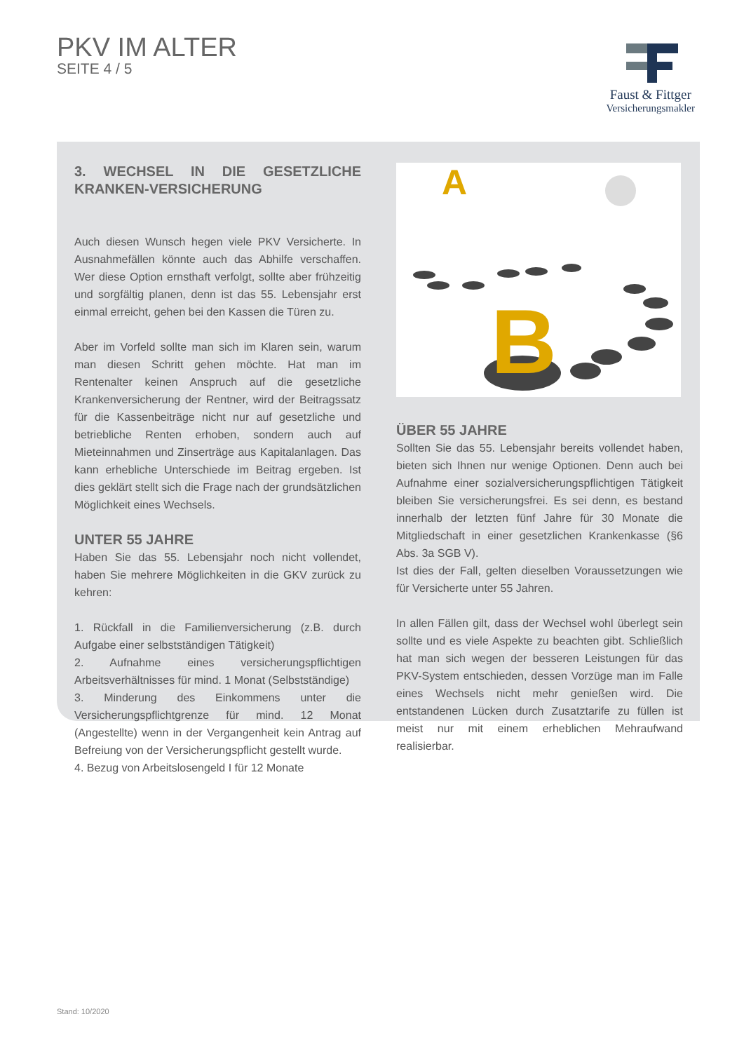PKV IM ALTER
SEITE 4 / 5
Faust & Fittger
Versicherungsmakler
3. WECHSEL IN DIE GESETZLICHE KRANKEN-VERSICHERUNG
Auch diesen Wunsch hegen viele PKV Versicherte. In Ausnahmefällen könnte auch das Abhilfe verschaffen. Wer diese Option ernsthaft verfolgt, sollte aber frühzeitig und sorgfältig planen, denn ist das 55. Lebensjahr erst einmal erreicht, gehen bei den Kassen die Türen zu.
Aber im Vorfeld sollte man sich im Klaren sein, warum man diesen Schritt gehen möchte. Hat man im Rentenalter keinen Anspruch auf die gesetzliche Krankenversicherung der Rentner, wird der Beitragssatz für die Kassenbeiträge nicht nur auf gesetzliche und betriebliche Renten erhoben, sondern auch auf Mieteinnahmen und Zinserträge aus Kapitalanlagen. Das kann erhebliche Unterschiede im Beitrag ergeben. Ist dies geklärt stellt sich die Frage nach der grundsätzlichen Möglichkeit eines Wechsels.
UNTER 55 JAHRE
Haben Sie das 55. Lebensjahr noch nicht vollendet, haben Sie mehrere Möglichkeiten in die GKV zurück zu kehren:
1. Rückfall in die Familienversicherung (z.B. durch Aufgabe einer selbstständigen Tätigkeit)
2. Aufnahme eines versicherungspflichtigen Arbeitsverhältnisses für mind. 1 Monat (Selbstständige)
3. Minderung des Einkommens unter die Versicherungspflichtgrenze für mind. 12 Monat (Angestellte) wenn in der Vergangenheit kein Antrag auf Befreiung von der Versicherungspflicht gestellt wurde.
4. Bezug von Arbeitslosengeld I für 12 Monate
A
B
ÜBER 55 JAHRE
Sollten Sie das 55. Lebensjahr bereits vollendet haben, bieten sich Ihnen nur wenige Optionen. Denn auch bei Aufnahme einer sozialversicherungspflichtigen Tätigkeit bleiben Sie versicherungsfrei. Es sei denn, es bestand innerhalb der letzten fünf Jahre für 30 Monate die Mitgliedschaft in einer gesetzlichen Krankenkasse (§6 Abs. 3a SGB V).
Ist dies der Fall, gelten dieselben Voraussetzungen wie für Versicherte unter 55 Jahren.
In allen Fällen gilt, dass der Wechsel wohl überlegt sein sollte und es viele Aspekte zu beachten gibt. Schließlich hat man sich wegen der besseren Leistungen für das PKV-System entschieden, dessen Vorzüge man im Falle eines Wechsels nicht mehr genießen wird. Die entstandenen Lücken durch Zusatztarife zu füllen ist meist nur mit einem erheblichen Mehraufwand realisierbar.
Stand: 10/2020